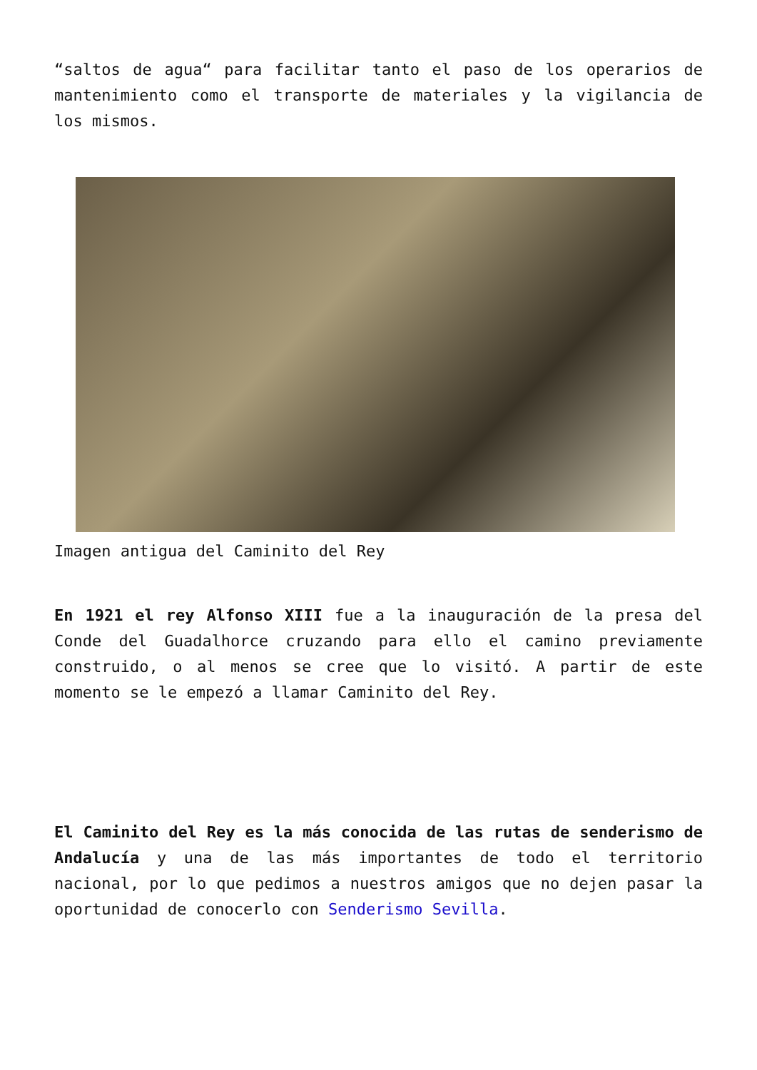“saltos de agua“ para facilitar tanto el paso de los operarios de mantenimiento como el transporte de materiales y la vigilancia de los mismos.
Imagen antigua del Caminito del Rey
En 1921 el rey Alfonso XIII fue a la inauguración de la presa del Conde del Guadalhorce cruzando para ello el camino previamente construido, o al menos se cree que lo visitó. A partir de este momento se le empezó a llamar Caminito del Rey.
El Caminito del Rey es la más conocida de las rutas de senderismo de Andalucía y una de las más importantes de todo el territorio nacional, por lo que pedimos a nuestros amigos que no dejen pasar la oportunidad de conocerlo con Senderismo Sevilla.